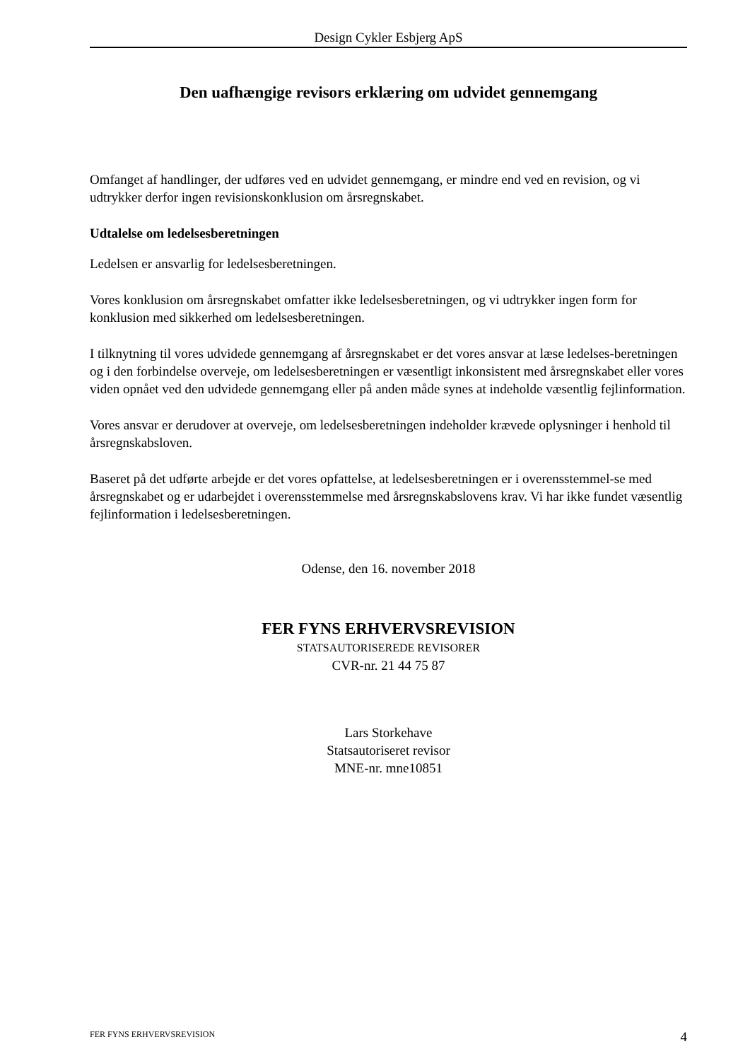Design Cykler Esbjerg ApS
Den uafhængige revisors erklæring om udvidet gennemgang
Omfanget af handlinger, der udføres ved en udvidet gennemgang, er mindre end ved en revision, og vi udtrykker derfor ingen revisionskonklusion om årsregnskabet.
Udtalelse om ledelsesberetningen
Ledelsen er ansvarlig for ledelsesberetningen.
Vores konklusion om årsregnskabet omfatter ikke ledelsesberetningen, og vi udtrykker ingen form for konklusion med sikkerhed om ledelsesberetningen.
I tilknytning til vores udvidede gennemgang af årsregnskabet er det vores ansvar at læse ledelses-beretningen og i den forbindelse overveje, om ledelsesberetningen er væsentligt inkonsistent med årsregnskabet eller vores viden opnået ved den udvidede gennemgang eller på anden måde synes at indeholde væsentlig fejlinformation.
Vores ansvar er derudover at overveje, om ledelsesberetningen indeholder krævede oplysninger i henhold til årsregnskabsloven.
Baseret på det udførte arbejde er det vores opfattelse, at ledelsesberetningen er i overensstemmel-se med årsregnskabet og er udarbejdet i overensstemmelse med årsregnskabslovens krav. Vi har ikke fundet væsentlig fejlinformation i ledelsesberetningen.
Odense, den 16. november 2018
FER FYNS ERHVERVSREVISION
STATSAUTORISEREDE REVISORER
CVR-nr. 21 44 75 87
Lars Storkehave
Statsautoriseret revisor
MNE-nr. mne10851
FER FYNS ERHVERVSREVISION 4